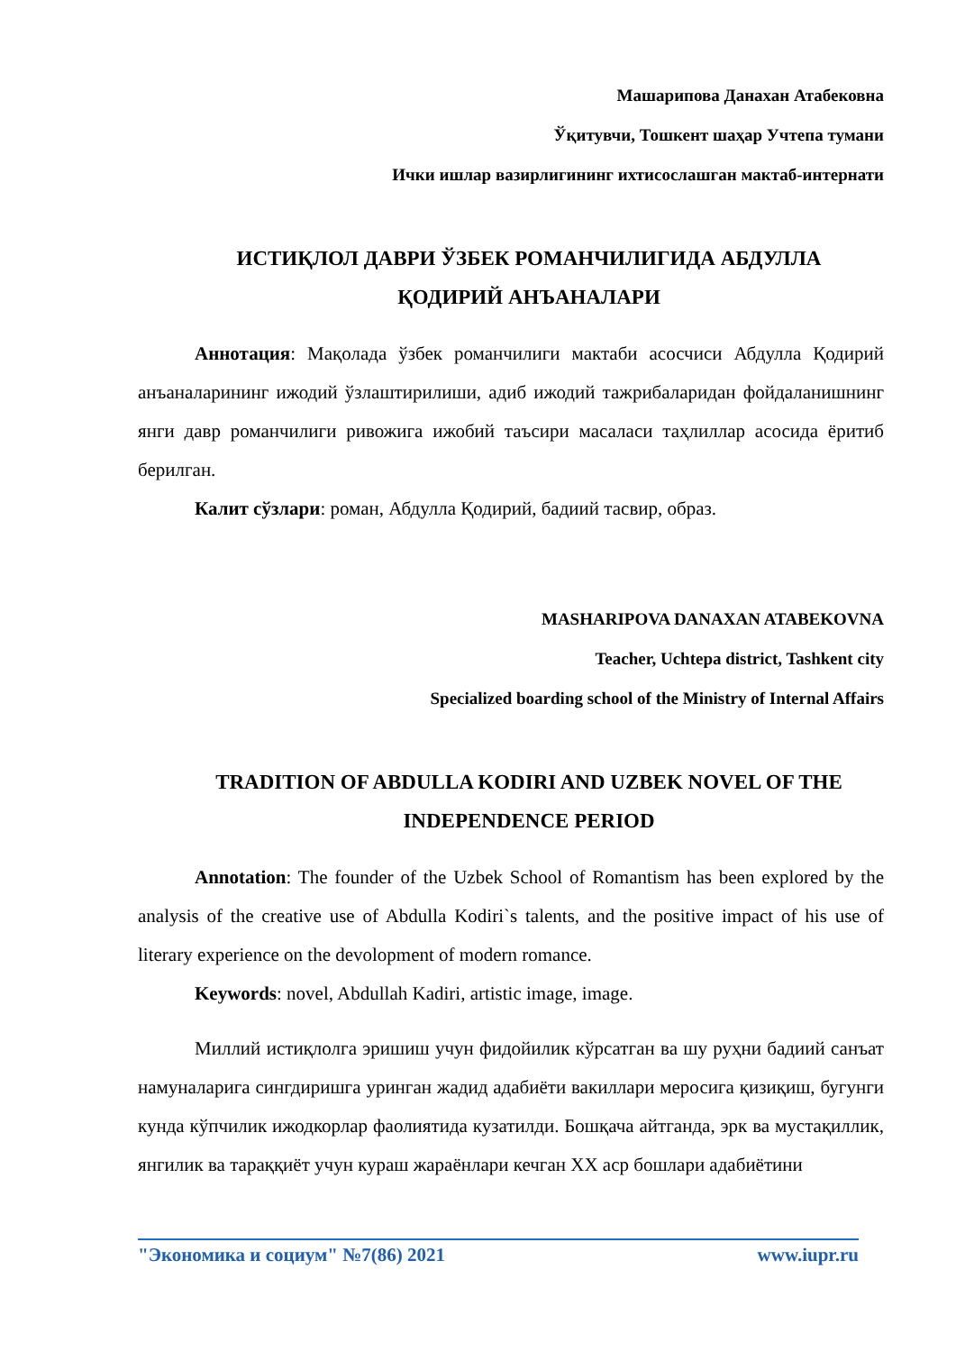Машарипова Данахан Атабековна
Ўқитувчи, Тошкент шаҳар Учтепа тумани
Ички ишлар вазирлигининг ихтисослашган мактаб-интернати
ИСТИҚЛОЛ ДАВРИ ЎЗБЕК РОМАНЧИЛИГИДА АБДУЛЛА
ҚОДИРИЙ АНЪАНАЛАРИ
Аннотация: Мақолада ўзбек романчилиги мактаби асосчиси Абдулла Қодирий анъаналарининг ижодий ўзлаштирилиши, адиб ижодий тажрибаларидан фойдаланишнинг янги давр романчилиги ривожига ижобий таъсири масаласи таҳлиллар асосида ёритиб берилган.
Калит сўзлари: роман, Абдулла Қодирий, бадиий тасвир, образ.
MASHARIPOVA DANAXAN ATABEKOVNA
Teacher, Uchtepa district, Tashkent city
Specialized boarding school of the Ministry of Internal Affairs
TRADITION OF ABDULLA KODIRI AND UZBEK NOVEL OF THE
INDEPENDENCE PERIOD
Annotation: The founder of the Uzbek School of Romantism has been explored by the analysis of the creative use of Abdulla Kodiri`s talents, and the positive impact of his use of literary experience on the devolopment of modern romance.
Keywords: novel, Abdullah Kadiri, artistic image, image.
Миллий истиқлолга эришиш учун фидойилик кўрсатган ва шу руҳни бадиий санъат намуналарига сингдиришга уринган жадид адабиёти вакиллари меросига қизиқиш, бугунги кунда кўпчилик ижодкорлар фаолиятида кузатилди. Бошқача айтганда, эрк ва мустақиллик, янгилик ва тараққиёт учун кураш жараёнлари кечган XX аср бошлари адабиётини
"Экономика и социум" №7(86) 2021 www.iupr.ru